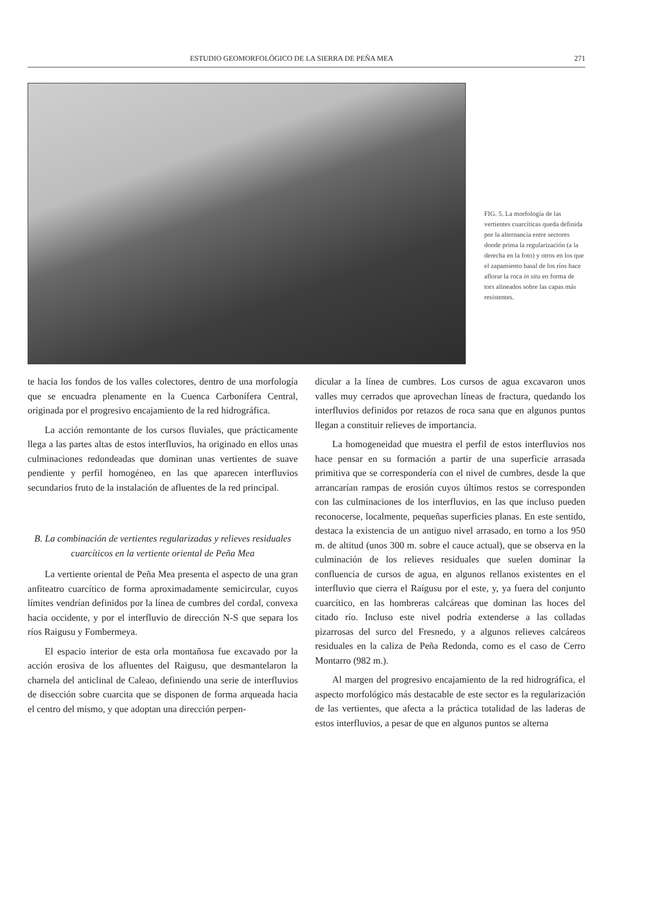ESTUDIO GEOMORFOLÓGICO DE LA SIERRA DE PEÑA MEA 271
FIG. 5. La morfología de las vertientes cuarcíticas queda definida por la alternancia entre sectores donde prima la regularización (a la derecha en la foto) y otros en los que el zapamiento basal de los ríos hace aflorar la roca in situ en forma de tors alineados sobre las capas más resistentes.
te hacia los fondos de los valles colectores, dentro de una morfología que se encuadra plenamente en la Cuenca Carbonífera Central, originada por el progresivo encajamiento de la red hidrográfica.
La acción remontante de los cursos fluviales, que prácticamente llega a las partes altas de estos interfluvios, ha originado en ellos unas culminaciones redondeadas que dominan unas vertientes de suave pendiente y perfil homogéneo, en las que aparecen interfluvios secundarios fruto de la instalación de afluentes de la red principal.
B. La combinación de vertientes regularizadas y relieves residuales cuarcíticos en la vertiente oriental de Peña Mea
La vertiente oriental de Peña Mea presenta el aspecto de una gran anfiteatro cuarcítico de forma aproximadamente semicircular, cuyos límites vendrían definidos por la línea de cumbres del cordal, convexa hacia occidente, y por el interfluvio de dirección N-S que separa los ríos Raigusu y Fombermeya.
El espacio interior de esta orla montañosa fue excavado por la acción erosiva de los afluentes del Raigusu, que desmantelaron la charnela del anticlinal de Caleao, definiendo una serie de interfluvios de disección sobre cuarcita que se disponen de forma arqueada hacia el centro del mismo, y que adoptan una dirección perpen-
dicular a la línea de cumbres. Los cursos de agua excavaron unos valles muy cerrados que aprovechan líneas de fractura, quedando los interfluvios definidos por retazos de roca sana que en algunos puntos llegan a constituir relieves de importancia.
La homogeneidad que muestra el perfil de estos interfluvios nos hace pensar en su formación a partir de una superficie arrasada primitiva que se correspondería con el nivel de cumbres, desde la que arrancarían rampas de erosión cuyos últimos restos se corresponden con las culminaciones de los interfluvios, en las que incluso pueden reconocerse, localmente, pequeñas superficies planas. En este sentido, destaca la existencia de un antiguo nivel arrasado, en torno a los 950 m. de altitud (unos 300 m. sobre el cauce actual), que se observa en la culminación de los relieves residuales que suelen dominar la confluencia de cursos de agua, en algunos rellanos existentes en el interfluvio que cierra el Raígusu por el este, y, ya fuera del conjunto cuarcítico, en las hombreras calcáreas que dominan las hoces del citado río. Incluso este nivel podría extenderse a las colladas pizarrosas del surco del Fresnedo, y a algunos relieves calcáreos residuales en la caliza de Peña Redonda, como es el caso de Cerro Montarro (982 m.).
Al margen del progresivo encajamiento de la red hidrográfica, el aspecto morfológico más destacable de este sector es la regularización de las vertientes, que afecta a la práctica totalidad de las laderas de estos interfluvios, a pesar de que en algunos puntos se alterna